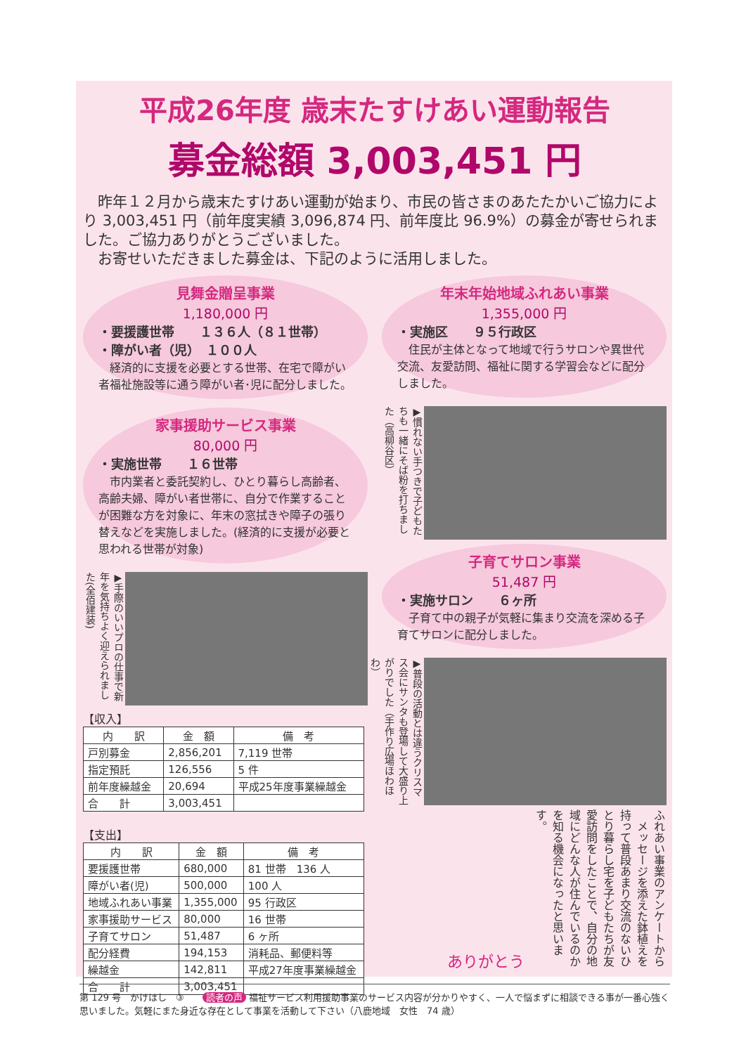平成26年度 歳末たすけあい運動報告
募金総額 3,003,451 円
　昨年１２月から歳末たすけあい運動が始まり、市民の皆さまのあたたかいご協力により 3,003,451 円（前年度実績 3,096,874 円、前年度比 96.9%）の募金が寄せられました。ご協力ありがとうございました。
　お寄せいただきました募金は、下記のように活用しました。
見舞金贈呈事業
1,180,000 円
・要援護世帯　　１３６人（８１世帯）
・障がい者（児）　１００人
　経済的に支援を必要とする世帯、在宅で障がい者福祉施設等に通う障がい者･児に配分しました。
家事援助サービス事業
80,000 円
・実施世帯　　１６世帯
　市内業者と委託契約し、ひとり暮らし高齢者、高齢夫婦、障がい者世帯に、自分で作業することが困難な方を対象に、年末の窓拭きや障子の張り替えなどを実施しました。(経済的に支援が必要と思われる世帯が対象)
▶手際のいいプロの仕事で新年を気持ちよく迎えられました(全佰建装)
【収入】
| 内 訳 | 金 額 | 備 考 |
| --- | --- | --- |
| 戸別募金 | 2,856,201 | 7,119 世帯 |
| 指定預託 | 126,556 | 5 件 |
| 前年度繰越金 | 20,694 | 平成25年度事業繰越金 |
| 合 計 | 3,003,451 | |
【支出】
| 内 訳 | 金 額 | 備 考 |
| --- | --- | --- |
| 要援護世帯 | 680,000 | 81 世帯 136 人 |
| 障がい者(児) | 500,000 | 100 人 |
| 地域ふれあい事業 | 1,355,000 | 95 行政区 |
| 家事援助サービス | 80,000 | 16 世帯 |
| 子育てサロン | 51,487 | 6 ヶ所 |
| 配分経費 | 194,153 | 消耗品、郵便料等 |
| 繰越金 | 142,811 | 平成27年度事業繰越金 |
| 合 計 | 3,003,451 | |
年末年始地域ふれあい事業
1,355,000 円
・実施区　　９５行政区
　住民が主体となって地域で行うサロンや異世代交流、友愛訪問、福祉に関する学習会などに配分しました。
▶慣れない手つきで子どもたちも一緒にそば粉を打ちました（高柳谷区）
子育てサロン事業
51,487 円
・実施サロン　　６ヶ所
　子育て中の親子が気軽に集まり交流を深める子育てサロンに配分しました。
▶普段の活動とは違うクリスマス会にサンタも登場して大盛り上がりでした（手作り広場ほわほわ）
ありがとう
ふれあい事業のアンケートから
　メッセージを添えた鉢植えを持って普段あまり交流のないひとり暮らし宅を子どもたちが友愛訪問をしたことで、自分の地域にどんな人が住んでいるのかを知る機会になったと思います。
第 129 号　かけはし　③　　読者の声 福祉サービス利用援助事業のサービス内容が分かりやすく、一人で悩まずに相談できる事が一番心強く思いました。気軽にまた身近な存在として事業を活動して下さい（八鹿地域　女性　74 歳）